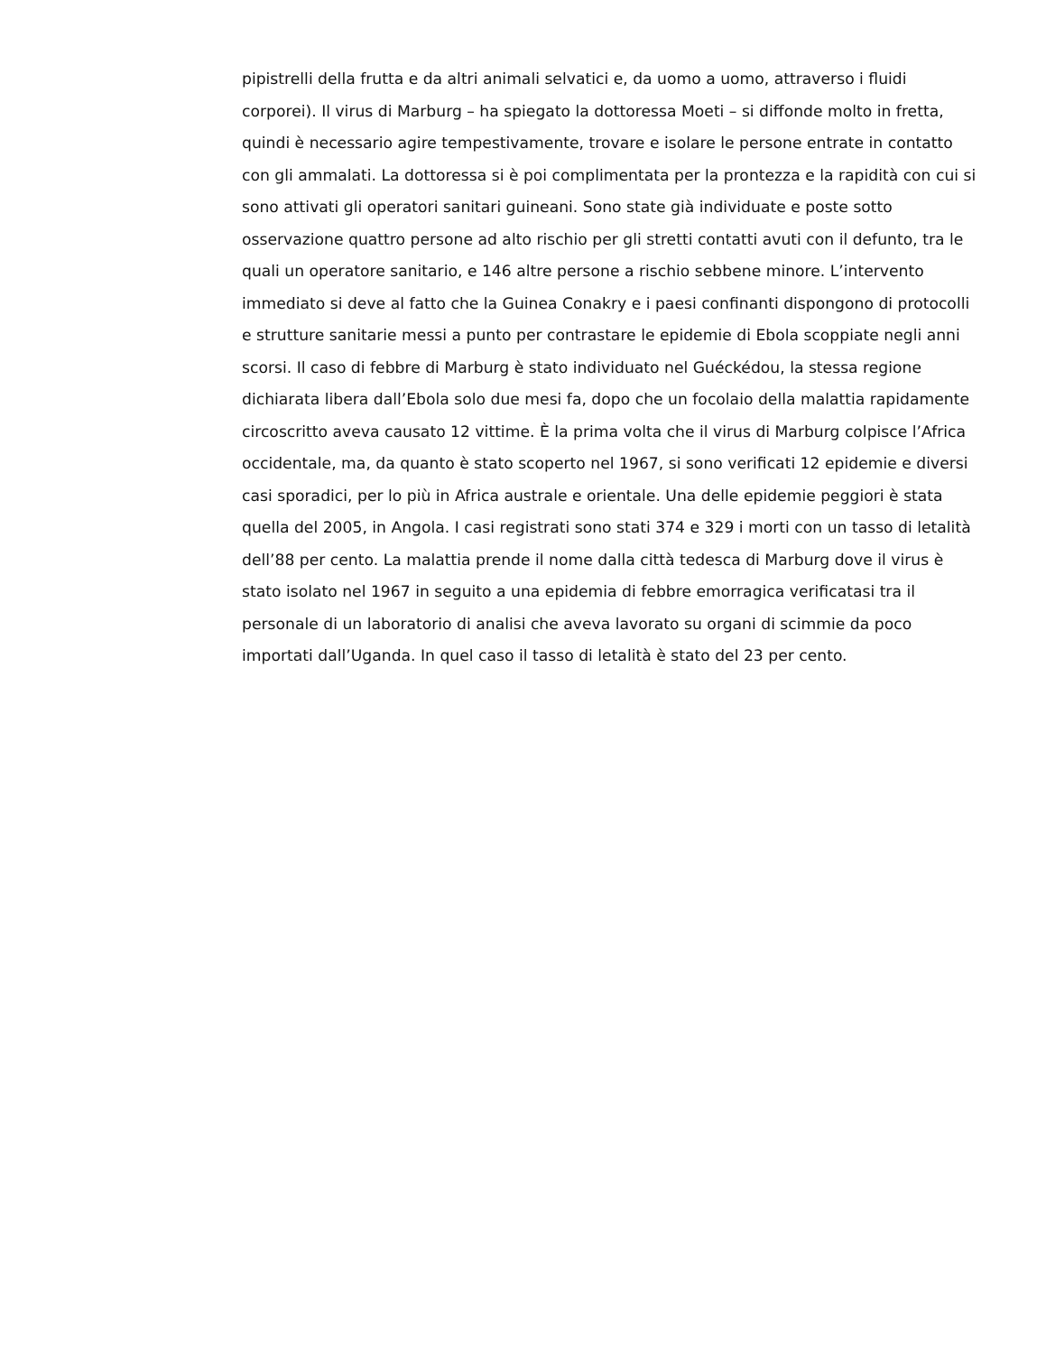pipistrelli della frutta e da altri animali selvatici e, da uomo a uomo, attraverso i fluidi corporei). Il virus di Marburg – ha spiegato la dottoressa Moeti – si diffonde molto in fretta, quindi è necessario agire tempestivamente, trovare e isolare le persone entrate in contatto con gli ammalati. La dottoressa si è poi complimentata per la prontezza e la rapidità con cui si sono attivati gli operatori sanitari guineani. Sono state già individuate e poste sotto osservazione quattro persone ad alto rischio per gli stretti contatti avuti con il defunto, tra le quali un operatore sanitario, e 146 altre persone a rischio sebbene minore. L’intervento immediato si deve al fatto che la Guinea Conakry e i paesi confinanti dispongono di protocolli e strutture sanitarie messi a punto per contrastare le epidemie di Ebola scoppiate negli anni scorsi. Il caso di febbre di Marburg è stato individuato nel Guéckédou, la stessa regione dichiarata libera dall’Ebola solo due mesi fa, dopo che un focolaio della malattia rapidamente circoscritto aveva causato 12 vittime. È la prima volta che il virus di Marburg colpisce l’Africa occidentale, ma, da quanto è stato scoperto nel 1967, si sono verificati 12 epidemie e diversi casi sporadici, per lo più in Africa australe e orientale. Una delle epidemie peggiori è stata quella del 2005, in Angola. I casi registrati sono stati 374 e 329 i morti con un tasso di letalità dell’88 per cento. La malattia prende il nome dalla città tedesca di Marburg dove il virus è stato isolato nel 1967 in seguito a una epidemia di febbre emorragica verificatasi tra il personale di un laboratorio di analisi che aveva lavorato su organi di scimmie da poco importati dall’Uganda. In quel caso il tasso di letalità è stato del 23 per cento.